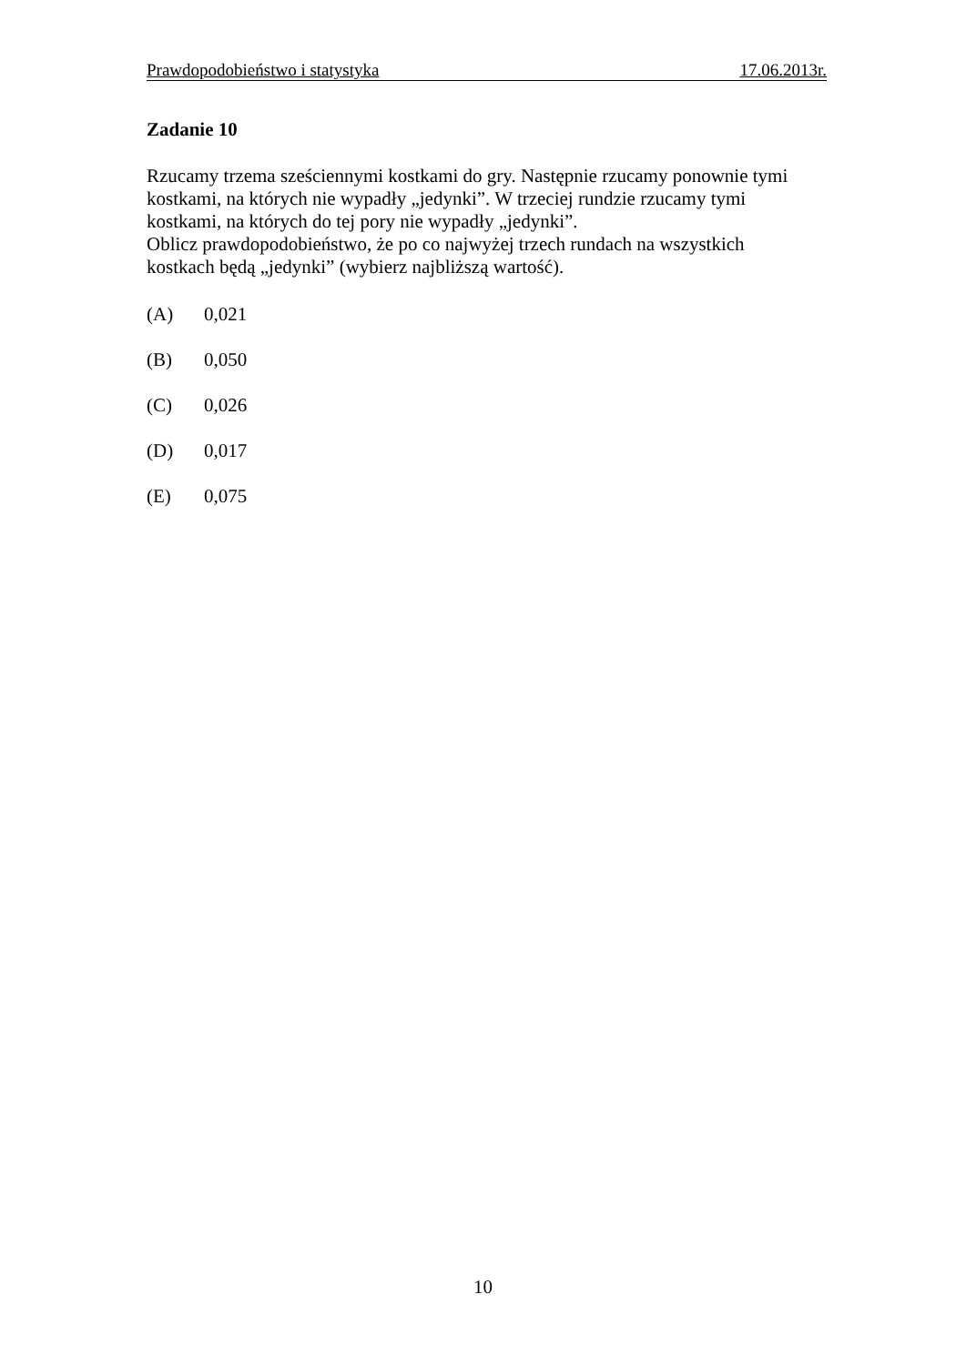Prawdopodobieństwo i statystyka 17.06.2013r.
Zadanie 10
Rzucamy trzema sześciennymi kostkami do gry. Następnie rzucamy ponownie tymi
kostkami, na których nie wypadły „jedynki”. W trzeciej rundzie rzucamy tymi
kostkami, na których do tej pory nie wypadły „jedynki”.
Oblicz prawdopodobieństwo, że po co najwyżej trzech rundach na wszystkich
kostkach będą „jedynki” (wybierz najbliższą wartość).
(A) 0,021
(B) 0,050
(C) 0,026
(D) 0,017
(E) 0,075
10